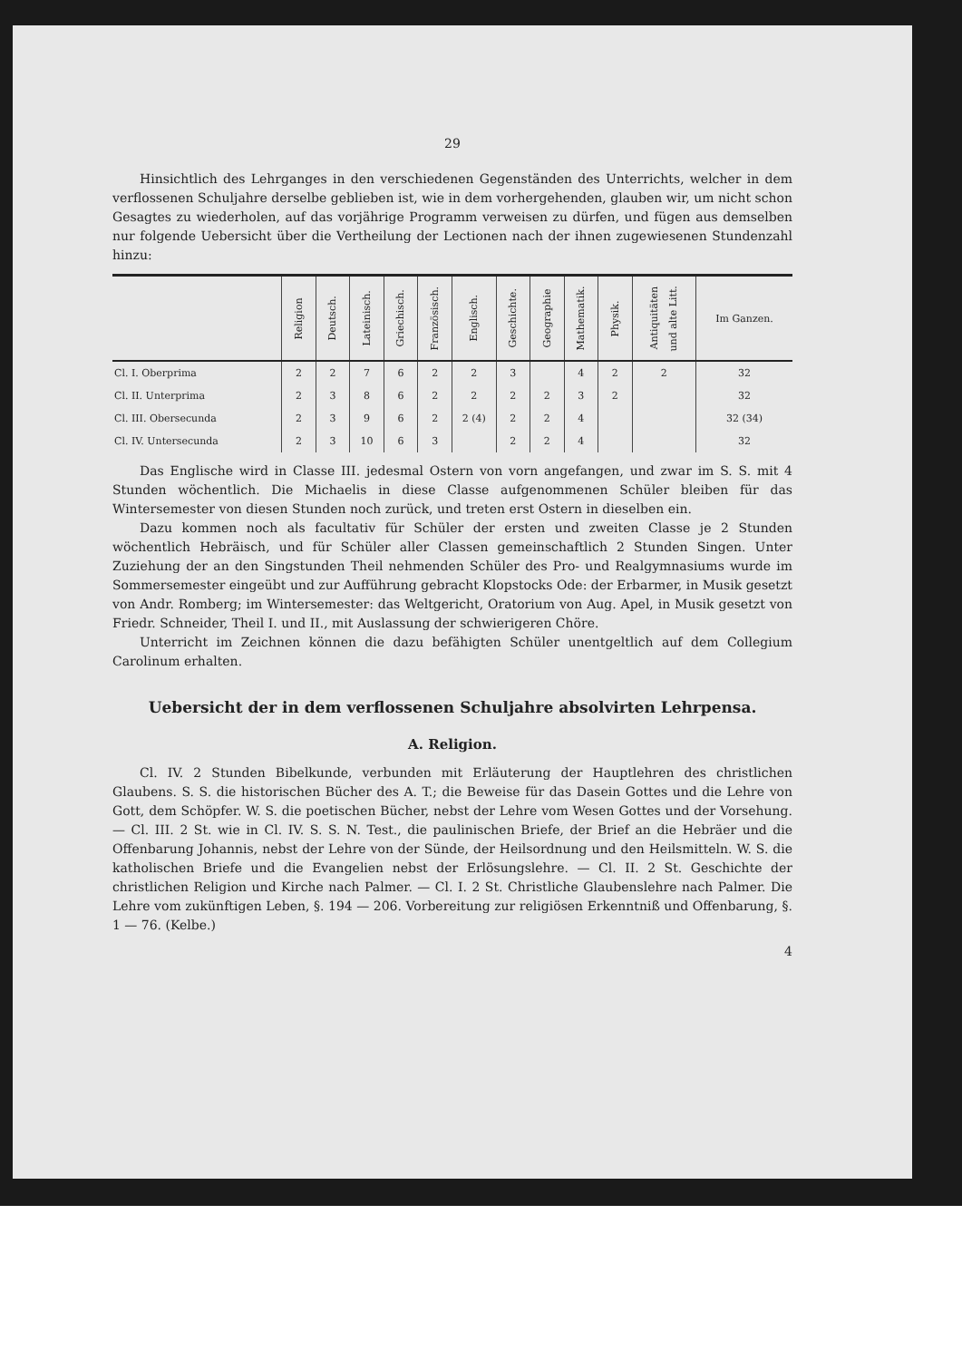29
Hinsichtlich des Lehrganges in den verschiedenen Gegenständen des Unterrichts, welcher in dem verflossenen Schuljahre derselbe geblieben ist, wie in dem vorhergehenden, glauben wir, um nicht schon Gesagtes zu wiederholen, auf das vorjährige Programm verweisen zu dürfen, und fügen aus demselben nur folgende Uebersicht über die Vertheilung der Lectionen nach der ihnen zugewiesenen Stundenzahl hinzu:
| | Religion | Deutsch. | Lateinisch. | Griechisch. | Französisch. | Englisch. | Geschichte. | Geographie | Mathematik. | Physik. | Antiquitäten und alte Litt. | Im Ganzen. |
| Cl. I. Oberprima | 2 | 2 | 7 | 6 | 2 | 2 | 3 | | 4 | 2 | 2 | 32 |
| Cl. II. Unterprima | 2 | 3 | 8 | 6 | 2 | 2 | 2 | 2 | 3 | 2 | | 32 |
| Cl. III. Obersecunda | 2 | 3 | 9 | 6 | 2 | 2 (4) | 2 | 2 | 4 | | | 32 (34) |
| Cl. IV. Untersecunda | 2 | 3 | 10 | 6 | 3 | | 2 | 2 | 4 | | | 32 |
Das Englische wird in Classe III. jedesmal Ostern von vorn angefangen, und zwar im S. S. mit 4 Stunden wöchentlich. Die Michaelis in diese Classe aufgenommenen Schüler bleiben für das Wintersemester von diesen Stunden noch zurück, und treten erst Ostern in dieselben ein.
Dazu kommen noch als facultativ für Schüler der ersten und zweiten Classe je 2 Stunden wöchentlich Hebräisch, und für Schüler aller Classen gemeinschaftlich 2 Stunden Singen. Unter Zuziehung der an den Singstunden Theil nehmenden Schüler des Pro- und Realgymnasiums wurde im Sommersemester eingeübt und zur Aufführung gebracht Klopstocks Ode: der Erbarmer, in Musik gesetzt von Andr. Romberg; im Wintersemester: das Weltgericht, Oratorium von Aug. Apel, in Musik gesetzt von Friedr. Schneider, Theil I. und II., mit Auslassung der schwierigeren Chöre.
Unterricht im Zeichnen können die dazu befähigten Schüler unentgeltlich auf dem Collegium Carolinum erhalten.
Uebersicht der in dem verflossenen Schuljahre absolvirten Lehrpensa.
A. Religion.
Cl. IV. 2 Stunden Bibelkunde, verbunden mit Erläuterung der Hauptlehren des christlichen Glaubens. S. S. die historischen Bücher des A. T.; die Beweise für das Dasein Gottes und die Lehre von Gott, dem Schöpfer. W. S. die poetischen Bücher, nebst der Lehre vom Wesen Gottes und der Vorsehung. — Cl. III. 2 St. wie in Cl. IV. S. S. N. Test., die paulinischen Briefe, der Brief an die Hebräer und die Offenbarung Johannis, nebst der Lehre von der Sünde, der Heilsordnung und den Heilsmitteln. W. S. die katholischen Briefe und die Evangelien nebst der Erlösungslehre. — Cl. II. 2 St. Geschichte der christlichen Religion und Kirche nach Palmer. — Cl. I. 2 St. Christliche Glaubenslehre nach Palmer. Die Lehre vom zukünftigen Leben, §. 194 — 206. Vorbereitung zur religiösen Erkenntniß und Offenbarung, §. 1 — 76. (Kelbe.)
4